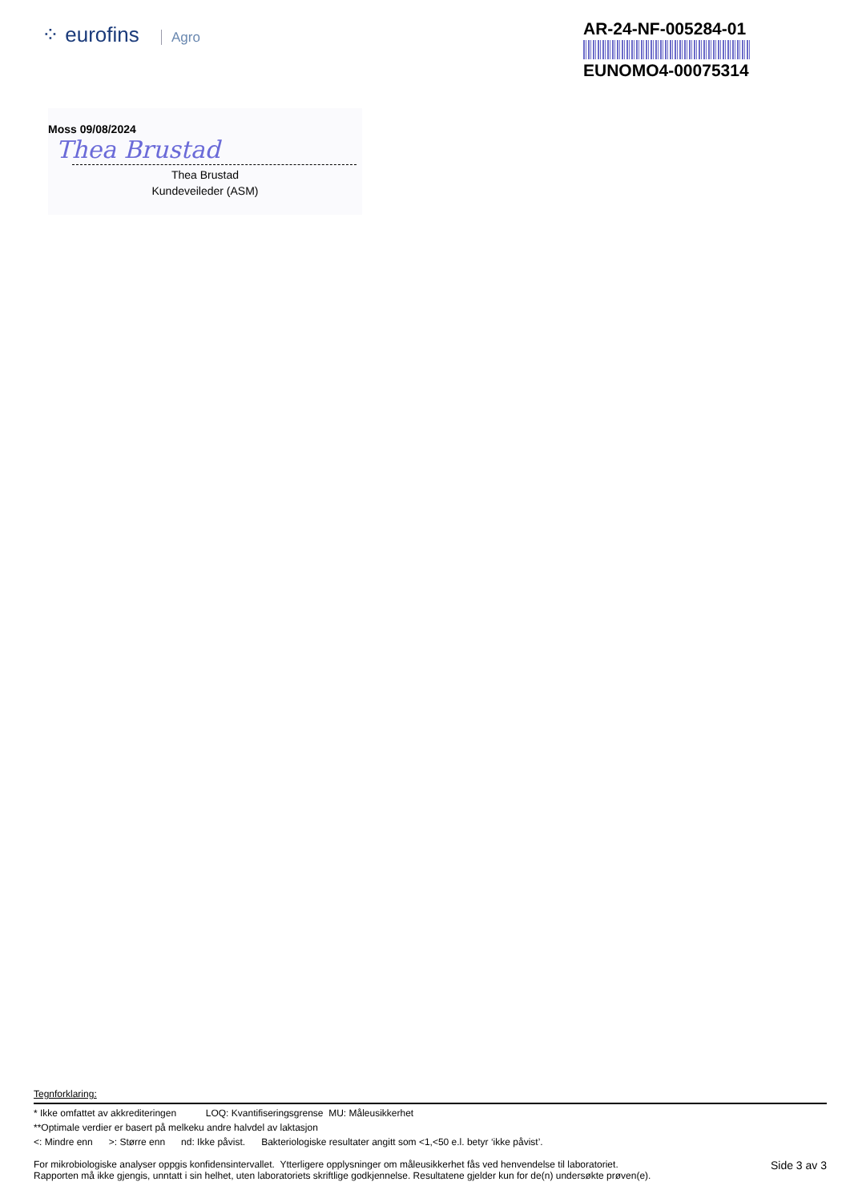⁘ eurofins Agro
AR-24-NF-005284-01
EUNOMO4-00075314
Moss 09/08/2024
Thea Brustad
Thea Brustad
Kundeveileder (ASM)
Tegnforklaring:
* Ikke omfattet av akkrediteringen LOQ: Kvantifiseringsgrense MU: Måleusikkerhet
**Optimale verdier er basert på melkeku andre halvdel av laktasjon
<: Mindre enn >: Større enn nd: Ikke påvist. Bakteriologiske resultater angitt som <1,<50 e.l. betyr ‘ikke påvist’.
Side 3 av 3 For mikrobiologiske analyser oppgis konfidensintervallet. Ytterligere opplysninger om måleusikkerhet fås ved henvendelse til laboratoriet.
Rapporten må ikke gjengis, unntatt i sin helhet, uten laboratoriets skriftlige godkjennelse. Resultatene gjelder kun for de(n) undersøkte prøven(e).